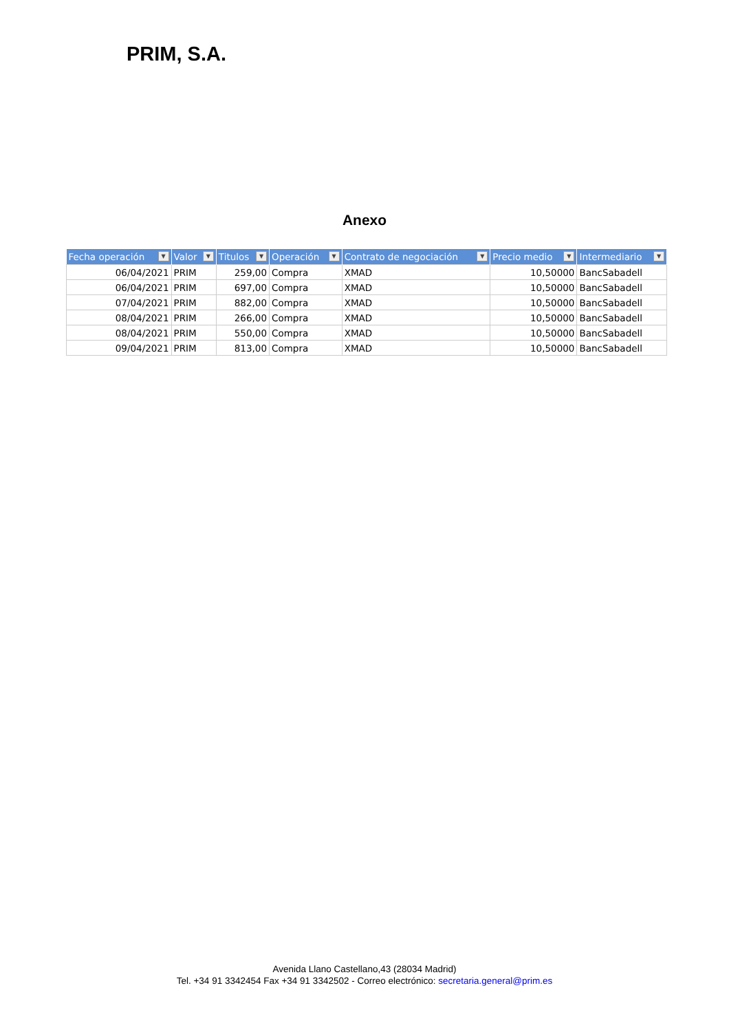PRIM, S.A.
Anexo
| Fecha operación ▼ | Valor ▼ | Titulos ▼ | Operación ▼ | Contrato de negociación ▼ | Precio medio ▼ | Intermediario ▼ |
| --- | --- | --- | --- | --- | --- | --- |
| 06/04/2021 | PRIM | 259,00 | Compra | XMAD | 10,50000 | BancSabadell |
| 06/04/2021 | PRIM | 697,00 | Compra | XMAD | 10,50000 | BancSabadell |
| 07/04/2021 | PRIM | 882,00 | Compra | XMAD | 10,50000 | BancSabadell |
| 08/04/2021 | PRIM | 266,00 | Compra | XMAD | 10,50000 | BancSabadell |
| 08/04/2021 | PRIM | 550,00 | Compra | XMAD | 10,50000 | BancSabadell |
| 09/04/2021 | PRIM | 813,00 | Compra | XMAD | 10,50000 | BancSabadell |
Avenida Llano Castellano,43 (28034 Madrid)
Tel. +34 91 3342454 Fax +34 91 3342502 - Correo electrónico: secretaria.general@prim.es